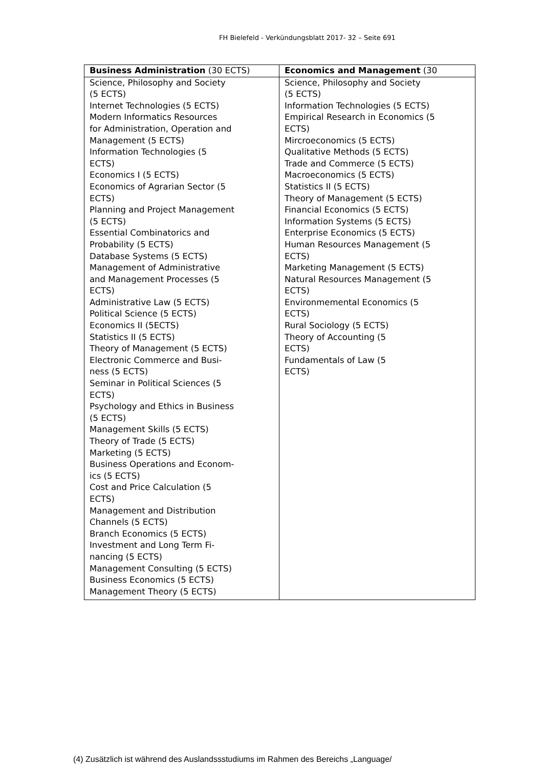FH Bielefeld - Verkündungsblatt 2017- 32 – Seite 691
| Business Administration (30 ECTS) | Economics and Management (30 |
| --- | --- |
| Science, Philosophy and Society (5 ECTS) Internet Technologies (5 ECTS) Modern Informatics Resources for Administration, Operation and Management (5 ECTS) Information Technologies (5 ECTS) Economics I (5 ECTS) Economics of Agrarian Sector (5 ECTS) Planning and Project Management (5 ECTS) Essential Combinatorics and Probability (5 ECTS) Database Systems (5 ECTS) Management of Administrative and Management Processes (5 ECTS) Administrative Law (5 ECTS) Political Science (5 ECTS) Economics II (5ECTS) Statistics II (5 ECTS) Theory of Management (5 ECTS) Electronic Commerce and Busi- ness (5 ECTS) Seminar in Political Sciences (5 ECTS) Psychology and Ethics in Business (5 ECTS) Management Skills (5 ECTS) Theory of Trade (5 ECTS) Marketing (5 ECTS) Business Operations and Econom- ics (5 ECTS) Cost and Price Calculation (5 ECTS) Management and Distribution Channels (5 ECTS) Branch Economics (5 ECTS) Investment and Long Term Fi- nancing (5 ECTS) Management Consulting (5 ECTS) Business Economics (5 ECTS) Management Theory (5 ECTS) | Science, Philosophy and Society (5 ECTS) Information Technologies (5 ECTS) Empirical Research in Economics (5 ECTS) Mircroeconomics (5 ECTS) Qualitative Methods (5 ECTS) Trade and Commerce (5 ECTS) Macroeconomics (5 ECTS) Statistics II (5 ECTS) Theory of Management (5 ECTS) Financial Economics (5 ECTS) Information Systems (5 ECTS) Enterprise Economics (5 ECTS) Human Resources Management (5 ECTS) Marketing Management (5 ECTS) Natural Resources Management (5 ECTS) Environmemental Economics (5 ECTS) Rural Sociology (5 ECTS) Theory of Accounting (5 ECTS) Fundamentals of Law (5 ECTS) |
(4) Zusätzlich ist während des Auslandssstudiums im Rahmen des Bereichs „Language/